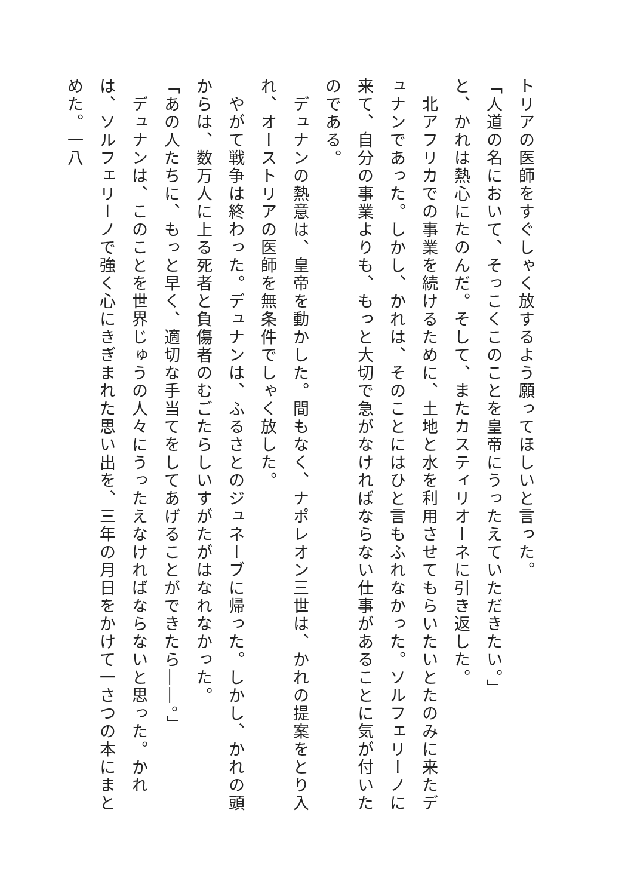トリアの医師をすぐしゃく放するよう願ってほしいと言った。
「人道の名において、そっこくこのことを皇帝にうったえていただきたい。」
と、かれは熱心にたのんだ。そして、またカスティリオーネに引き返した。
　北アフリカでの事業を続けるために、土地と水を利用させてもらいたいとたのみに来たデュナンであった。しかし、かれは、そのことにはひと言もふれなかった。ソルフェリーノに来て、自分の事業よりも、もっと大切で急がなければならない仕事があることに気が付いたのである。
　デュナンの熱意は、皇帝を動かした。間もなく、ナポレオン三世は、かれの提案をとり入れ、オーストリアの医師を無条件でしゃく放した。
　やがて戦争は終わった。デュナンは、ふるさとのジュネーブに帰った。しかし、かれの頭からは、数万人に上る死者と負傷者のむごたらしいすがたがはなれなかった。
「あの人たちに、もっと早く、適切な手当てをしてあげることができたら――。」
　デュナンは、このことを世界じゅうの人々にうったえなければならないと思った。かれは、ソルフェリーノで強く心にきぎまれた思い出を、三年の月日をかけて一さつの本にまとめた。一八